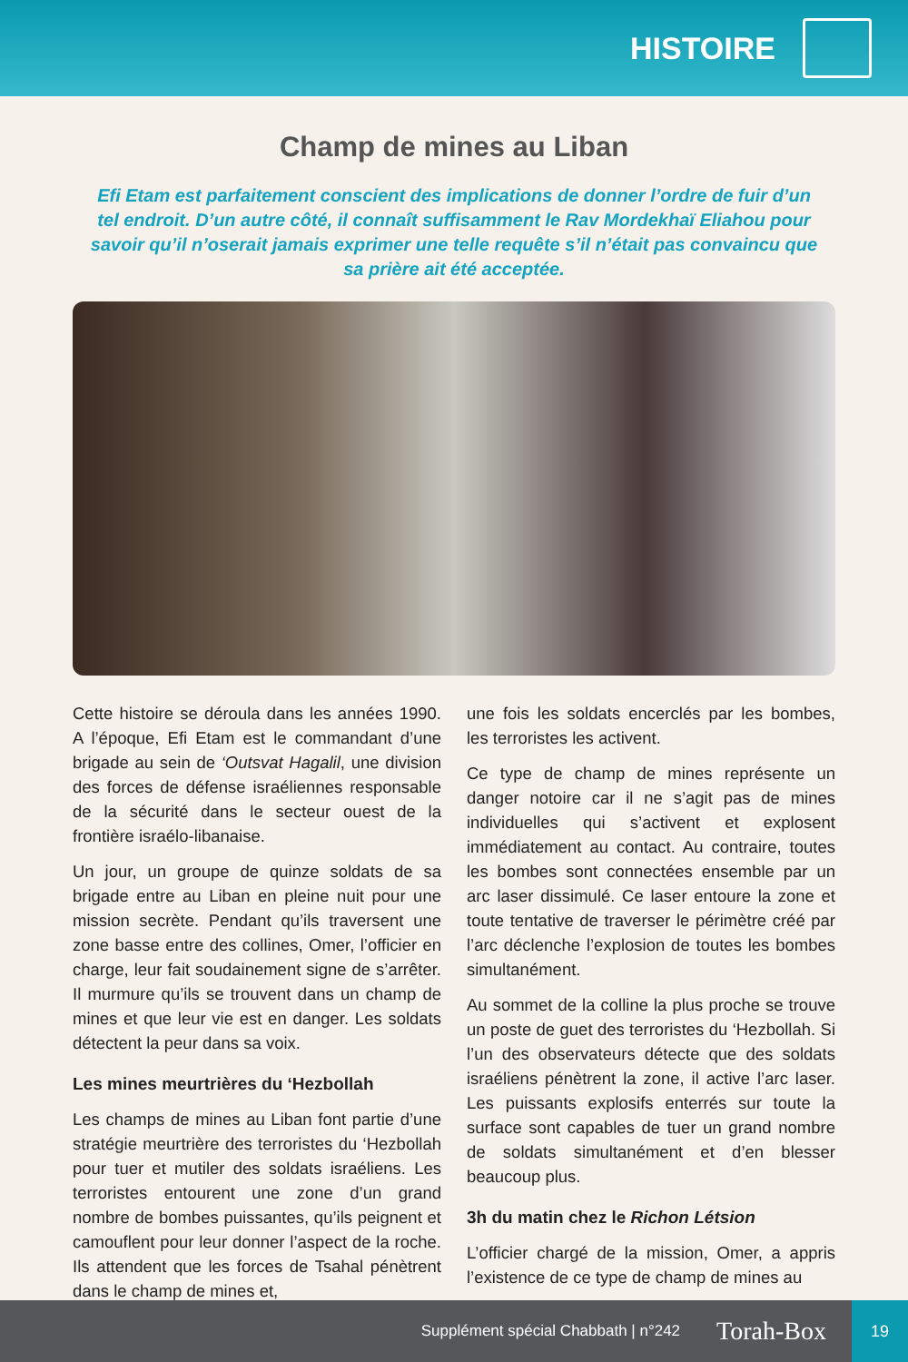HISTOIRE
Champ de mines au Liban
Efi Etam est parfaitement conscient des implications de donner l’ordre de fuir d’un tel endroit. D’un autre côté, il connaît suffisamment le Rav Mordekhaï Eliahou pour savoir qu’il n’oserait jamais exprimer une telle requête s’il n’était pas convaincu que sa prière ait été acceptée.
Cette histoire se déroula dans les années 1990. A l’époque, Efi Etam est le commandant d’une brigade au sein de ‘Outsvat Hagalil, une division des forces de défense israéliennes responsable de la sécurité dans le secteur ouest de la frontière israélo-libanaise.
Un jour, un groupe de quinze soldats de sa brigade entre au Liban en pleine nuit pour une mission secrète. Pendant qu’ils traversent une zone basse entre des collines, Omer, l’officier en charge, leur fait soudainement signe de s’arrêter. Il murmure qu’ils se trouvent dans un champ de mines et que leur vie est en danger. Les soldats détectent la peur dans sa voix.
Les mines meurtrières du ‘Hezbollah
Les champs de mines au Liban font partie d’une stratégie meurtrière des terroristes du ‘Hezbollah pour tuer et mutiler des soldats israéliens. Les terroristes entourent une zone d’un grand nombre de bombes puissantes, qu’ils peignent et camouflent pour leur donner l’aspect de la roche. Ils attendent que les forces de Tsahal pénètrent dans le champ de mines et,
une fois les soldats encerclés par les bombes, les terroristes les activent.
Ce type de champ de mines représente un danger notoire car il ne s’agit pas de mines individuelles qui s’activent et explosent immédiatement au contact. Au contraire, toutes les bombes sont connectées ensemble par un arc laser dissimulé. Ce laser entoure la zone et toute tentative de traverser le périmètre créé par l’arc déclenche l’explosion de toutes les bombes simultanément.
Au sommet de la colline la plus proche se trouve un poste de guet des terroristes du ‘Hezbollah. Si l’un des observateurs détecte que des soldats israéliens pénètrent la zone, il active l’arc laser. Les puissants explosifs enterrés sur toute la surface sont capables de tuer un grand nombre de soldats simultanément et d’en blesser beaucoup plus.
3h du matin chez le Richon Létsion
L’officier chargé de la mission, Omer, a appris l’existence de ce type de champ de mines au
Supplément spécial Chabbath | n°242 Torah-Box 19